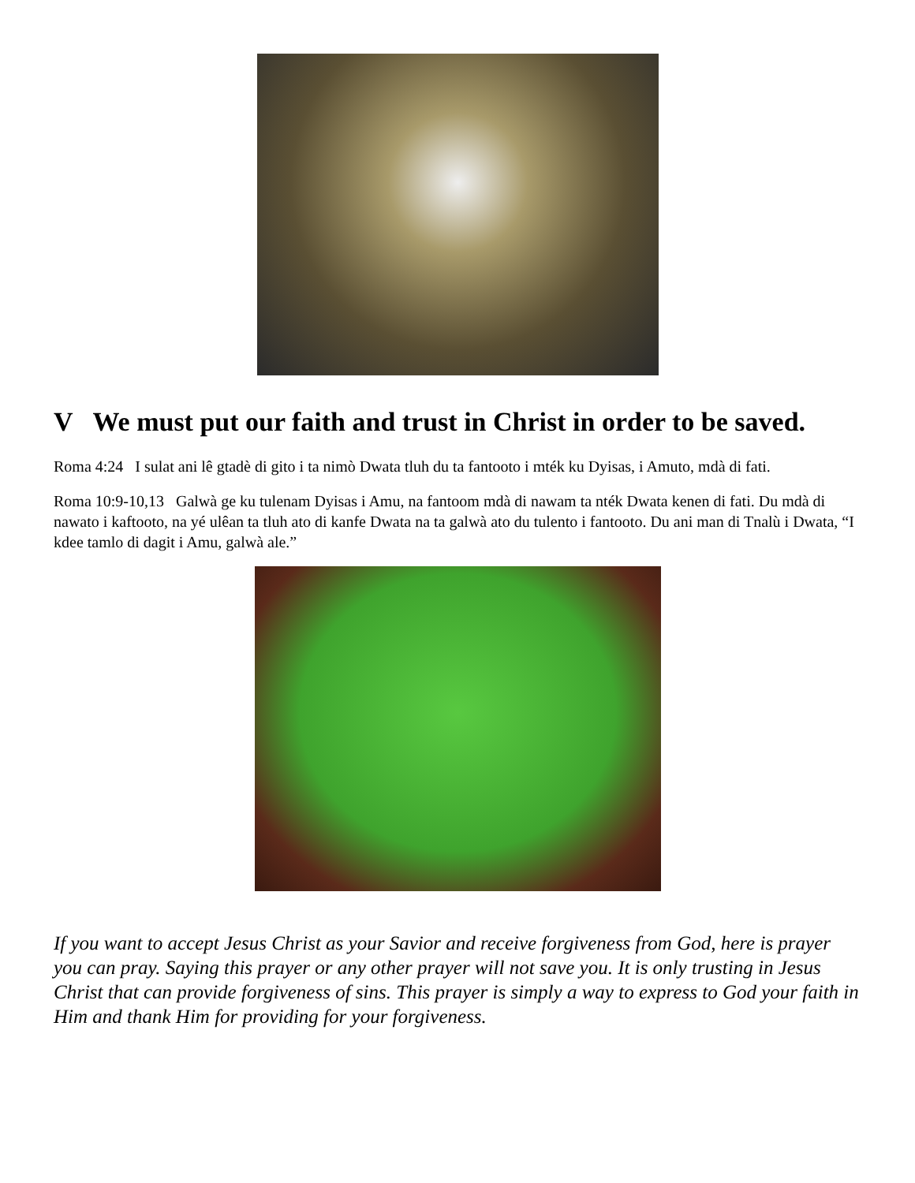V We must put our faith and trust in Christ in order to be saved.
Roma 4:24 I sulat ani lê gtadè di gito i ta nimò Dwata tluh du ta fantooto i mték ku Dyisas, i Amuto, mdà di fati.
Roma 10:9-10,13 Galwà ge ku tulenam Dyisas i Amu, na fantoom mdà di nawam ta nték Dwata kenen di fati. Du mdà di nawato i kaftooto, na yé ulêan ta tluh ato di kanfe Dwata na ta galwà ato du tulento i fantooto. Du ani man di Tnalù i Dwata, “I kdee tamlo di dagit i Amu, galwà ale.”
If you want to accept Jesus Christ as your Savior and receive forgiveness from God, here is prayer you can pray. Saying this prayer or any other prayer will not save you. It is only trusting in Jesus Christ that can provide forgiveness of sins. This prayer is simply a way to express to God your faith in Him and thank Him for providing for your forgiveness.